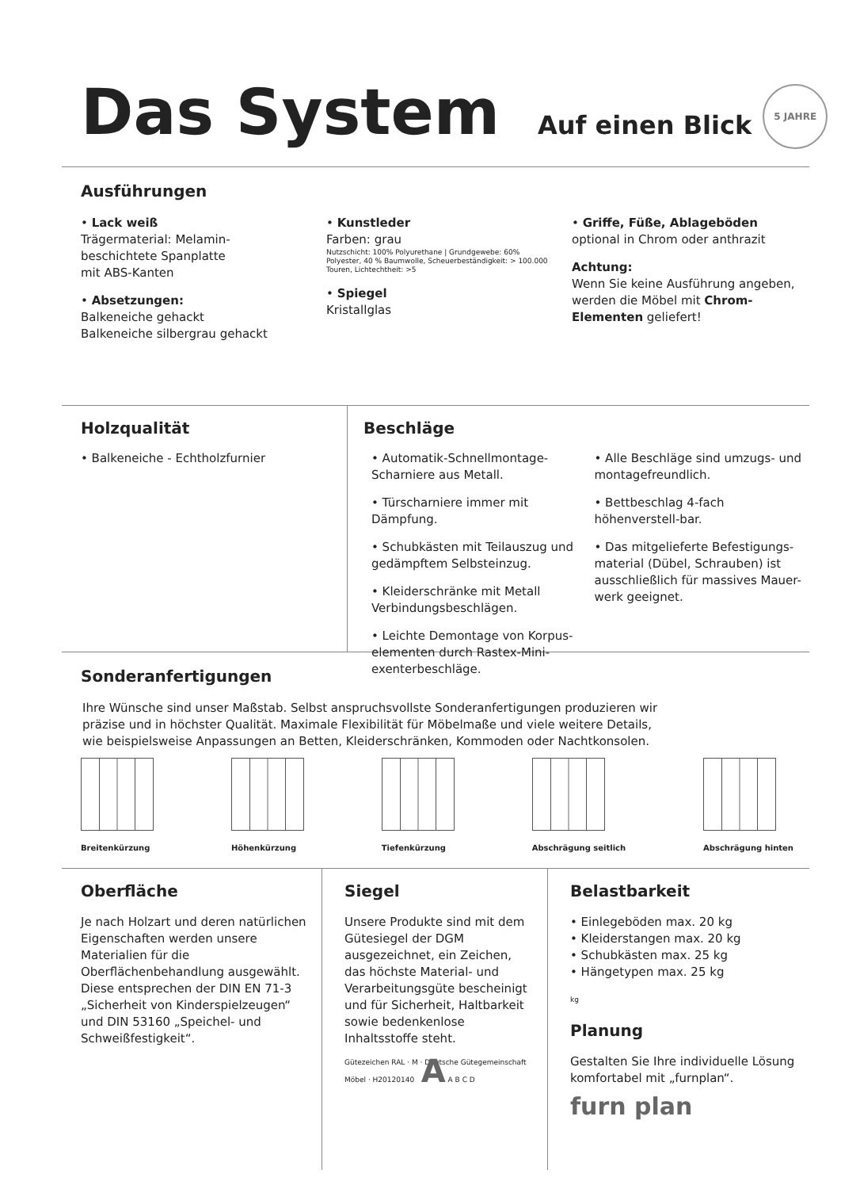Das System Auf einen Blick 5 JAHRE
Ausführungen
• Lack weiß
Trägermaterial: Melamin-
beschichtete Spanplatte
mit ABS-Kanten
• Absetzungen:
Balkeneiche gehackt
Balkeneiche silbergrau gehackt
• Kunstleder
Farben: grau
Nutzschicht: 100% Polyurethane | Grundgewebe: 60% Polyester, 40 % Baumwolle, Scheuerbeständigkeit: > 100.000 Touren, Lichtechtheit: >5
• Spiegel
Kristallglas
• Griffe, Füße, Ablageböden
optional in Chrom oder anthrazit
Achtung:
Wenn Sie keine Ausführung angeben, werden die Möbel mit Chrom-Elementen geliefert!
Holzqualität
• Balkeneiche - Echtholzfurnier
Beschläge
• Automatik-Schnellmontage-Scharniere aus Metall.
• Türscharniere immer mit Dämpfung.
• Schubkästen mit Teilauszug und gedämpftem Selbsteinzug.
• Kleiderschränke mit Metall Verbindungsbeschlägen.
• Leichte Demontage von Korpus-elementen durch Rastex-Mini-exenterbeschläge.
• Alle Beschläge sind umzugs- und montagefreundlich.
• Bettbeschlag 4-fach höhenverstell-bar.
• Das mitgelieferte Befestigungs-material (Dübel, Schrauben) ist ausschließlich für massives Mauer-werk geeignet.
Sonderanfertigungen
Ihre Wünsche sind unser Maßstab. Selbst anspruchsvollste Sonderanfertigungen produzieren wir präzise und in höchster Qualität. Maximale Flexibilität für Möbelmaße und viele weitere Details, wie beispielsweise Anpassungen an Betten, Kleiderschränken, Kommoden oder Nachtkonsolen.
Breitenkürzung Höhenkürzung Tiefenkürzung Abschrägung seitlich Abschrägung hinten
Oberfläche
Je nach Holzart und deren natürlichen Eigenschaften werden unsere Materialien für die Oberflächenbehandlung ausgewählt. Diese entsprechen der DIN EN 71-3 „Sicherheit von Kinderspielzeugen“ und DIN 53160 „Speichel- und Schweißfestigkeit“.
Siegel
Unsere Produkte sind mit dem Gütesiegel der DGM ausgezeichnet, ein Zeichen, das höchste Material- und Verarbeitungsgüte bescheinigt und für Sicherheit, Haltbarkeit sowie bedenkenlose Inhaltsstoffe steht.
Gütezeichen RAL · M · Deutsche Gütegemeinschaft Möbel · H20120140 A A B C D
Belastbarkeit
• Einlegeböden max. 20 kg
• Kleiderstangen max. 20 kg
• Schubkästen max. 25 kg
• Hängetypen max. 25 kg
kg
Planung
Gestalten Sie Ihre individuelle Lösung komfortabel mit „furnplan“.
furn plan